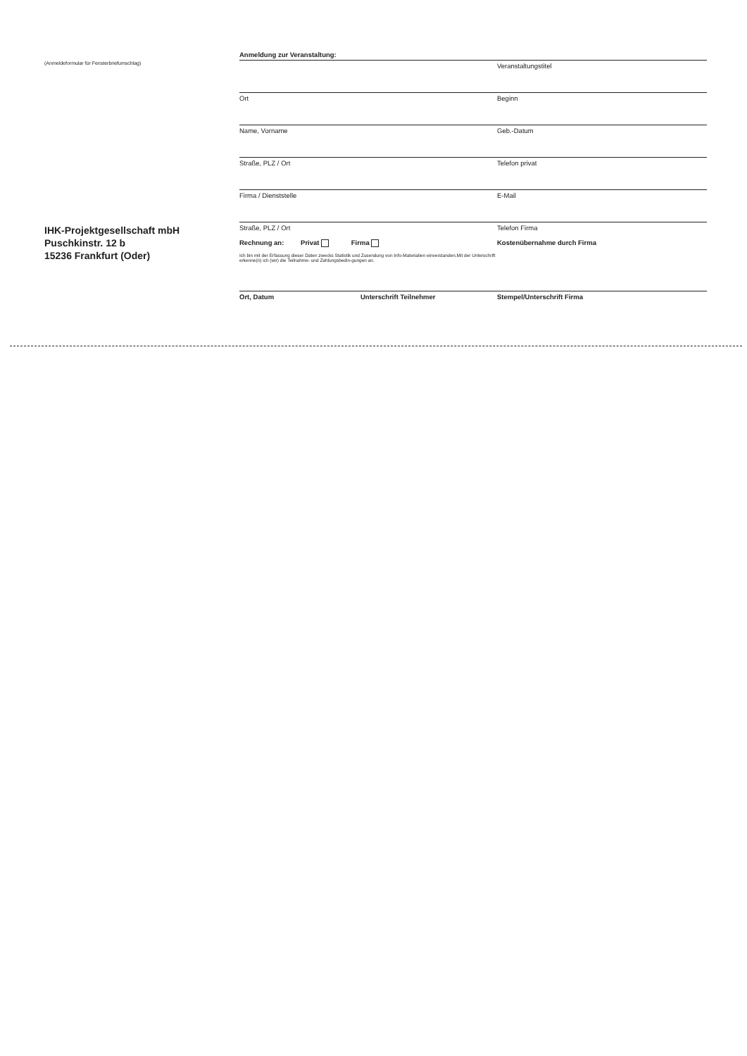(Anmeldeformular für Fensterbriefumschlag)
IHK-Projektgesellschaft mbH
Puschkinstr. 12 b
15236 Frankfurt (Oder)
Anmeldung zur Veranstaltung:
Veranstaltungstitel
Ort Beginn
Name, Vorname Geb.-Datum
Straße, PLZ / Ort Telefon privat
Firma / Dienststelle E-Mail
Straße, PLZ / Ort Telefon Firma
Rechnung an: Privat Firma
Ich bin mit der Erfassung dieser Daten zwecks Statistik und Zusendung von Info-Materialien einverstanden.Mit der Unterschrift erkenne(n) ich (wir) die Teilnahme- und Zahlungsbedin-gungen an.
Kostenübernahme durch Firma
Ort, Datum Unterschrift Teilnehmer Stempel/Unterschrift Firma